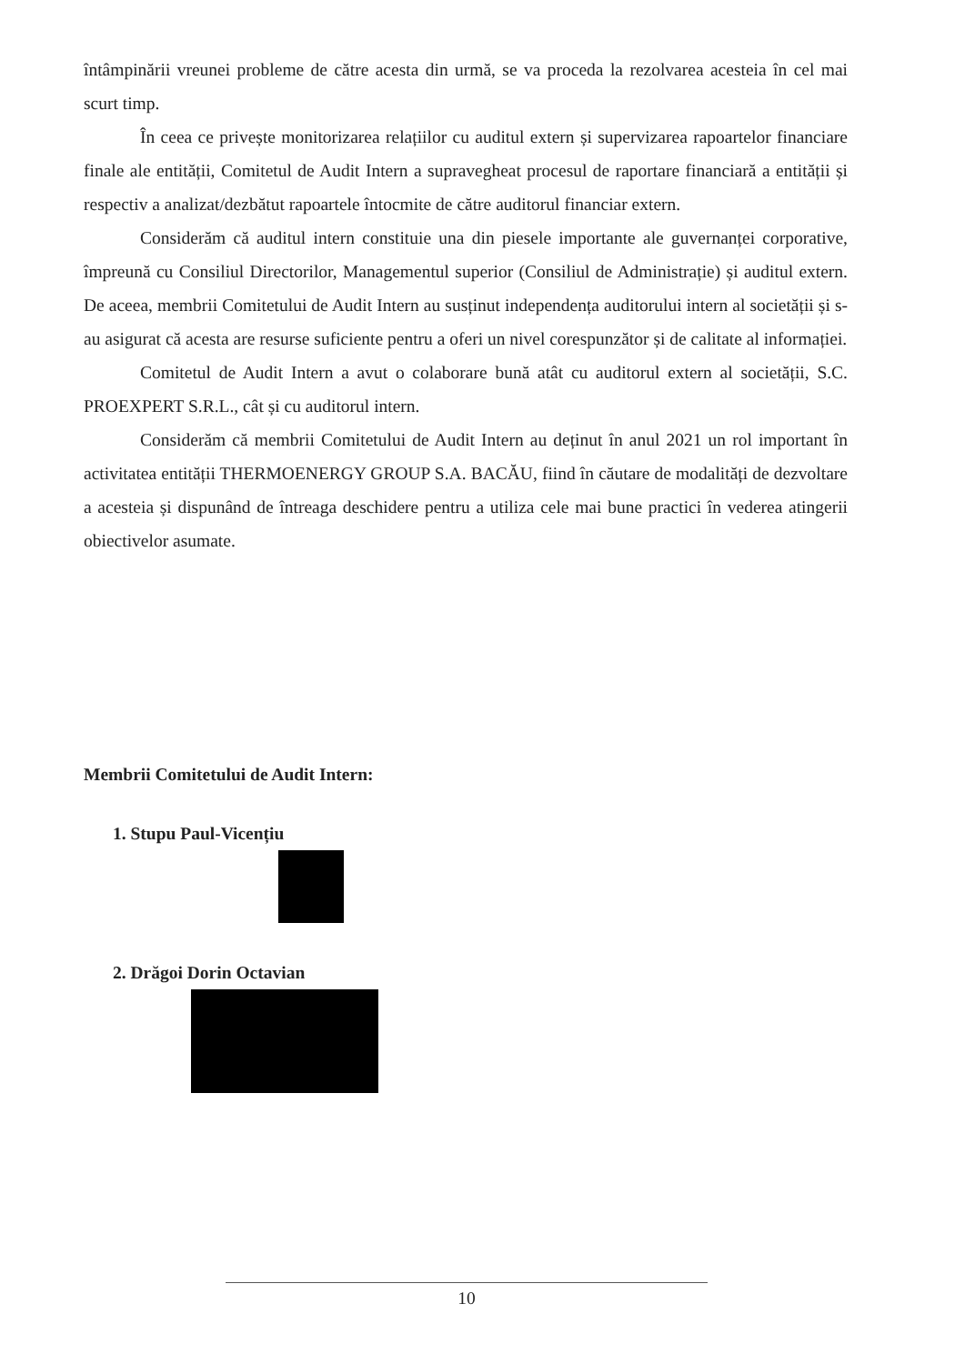întâmpinării vreunei probleme de către acesta din urmă, se va proceda la rezolvarea acesteia în cel mai scurt timp.
În ceea ce privește monitorizarea relațiilor cu auditul extern și supervizarea rapoartelor financiare finale ale entității, Comitetul de Audit Intern a supravegheat procesul de raportare financiară a entității și respectiv a analizat/dezbătut rapoartele întocmite de către auditorul financiar extern.
Considerăm că auditul intern constituie una din piesele importante ale guvernanței corporative, împreună cu Consiliul Directorilor, Managementul superior (Consiliul de Administrație) și auditul extern. De aceea, membrii Comitetului de Audit Intern au susținut independența auditorului intern al societății și s-au asigurat că acesta are resurse suficiente pentru a oferi un nivel corespunzător și de calitate al informației.
Comitetul de Audit Intern a avut o colaborare bună atât cu auditorul extern al societății, S.C. PROEXPERT S.R.L., cât și cu auditorul intern.
Considerăm că membrii Comitetului de Audit Intern au deținut în anul 2021 un rol important în activitatea entității THERMOENERGY GROUP S.A. BACĂU, fiind în căutare de modalități de dezvoltare a acesteia și dispunând de întreaga deschidere pentru a utiliza cele mai bune practici în vederea atingerii obiectivelor asumate.
Membrii Comitetului de Audit Intern:
1. Stupu Paul-Vicențiu
2. Drăgoi Dorin Octavian
10